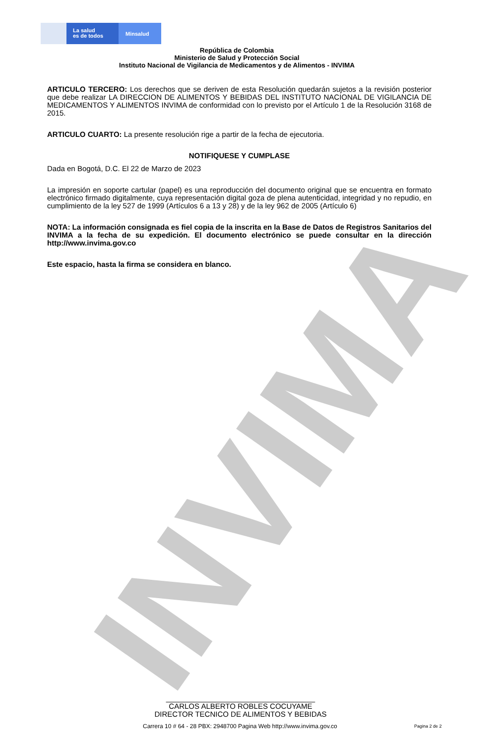INVIMA
La salud
es de todos
Minsalud
República de Colombia
Ministerio de Salud y Protección Social
Instituto Nacional de Vigilancia de Medicamentos y de Alimentos - INVIMA
ARTICULO TERCERO: Los derechos que se deriven de esta Resolución quedarán sujetos a la revisión posterior que debe realizar LA DIRECCION DE ALIMENTOS Y BEBIDAS DEL INSTITUTO NACIONAL DE VIGILANCIA DE MEDICAMENTOS Y ALIMENTOS INVIMA de conformidad con lo previsto por el Artículo 1 de la Resolución 3168 de 2015.
ARTICULO CUARTO: La presente resolución rige a partir de la fecha de ejecutoria.
NOTIFIQUESE Y CUMPLASE
Dada en Bogotá, D.C. El 22 de Marzo de 2023
La impresión en soporte cartular (papel) es una reproducción del documento original que se encuentra en formato electrónico firmado digitalmente, cuya representación digital goza de plena autenticidad, integridad y no repudio, en cumplimiento de la ley 527 de 1999 (Artículos 6 a 13 y 28) y de la ley 962 de 2005 (Artículo 6)
NOTA: La información consignada es fiel copia de la inscrita en la Base de Datos de Registros Sanitarios del INVIMA a la fecha de su expedición. El documento electrónico se puede consultar en la dirección http://www.invima.gov.co
Este espacio, hasta la firma se considera en blanco.
____________________________________
CARLOS ALBERTO ROBLES COCUYAME
DIRECTOR TECNICO DE ALIMENTOS Y BEBIDAS
Carrera 10 # 64 - 28 PBX: 2948700 Pagina Web http://www.invima.gov.co
Pagina 2 de 2